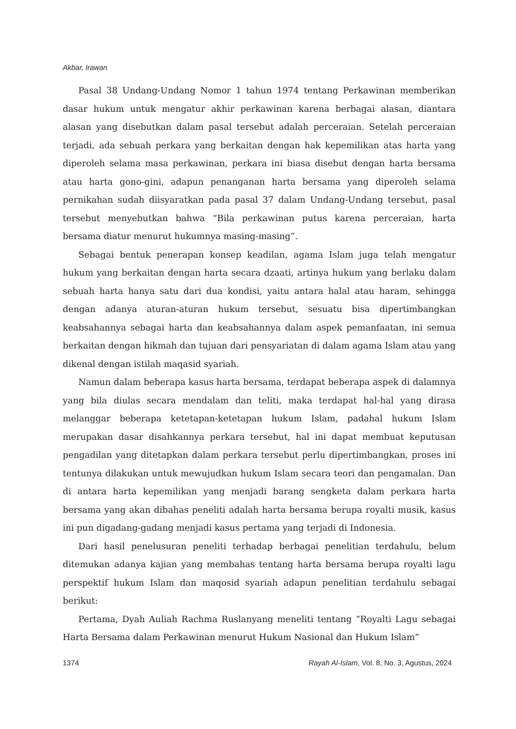Akbar, Irawan
Pasal 38 Undang-Undang Nomor 1 tahun 1974 tentang Perkawinan memberikan dasar hukum untuk mengatur akhir perkawinan karena berbagai alasan, diantara alasan yang disebutkan dalam pasal tersebut adalah perceraian. Setelah perceraian terjadi, ada sebuah perkara yang berkaitan dengan hak kepemilikan atas harta yang diperoleh selama masa perkawinan, perkara ini biasa disebut dengan harta bersama atau harta gono-gini, adapun penanganan harta bersama yang diperoleh selama pernikahan sudah diisyaratkan pada pasal 37 dalam Undang-Undang tersebut, pasal tersebut menyebutkan bahwa “Bila perkawinan putus karena perceraian, harta bersama diatur menurut hukumnya masing-masing”.
Sebagai bentuk penerapan konsep keadilan, agama Islam juga telah mengatur hukum yang berkaitan dengan harta secara dzaati, artinya hukum yang berlaku dalam sebuah harta hanya satu dari dua kondisi, yaitu antara halal atau haram, sehingga dengan adanya aturan-aturan hukum tersebut, sesuatu bisa dipertimbangkan keabsahannya sebagai harta dan keabsahannya dalam aspek pemanfaatan, ini semua berkaitan dengan hikmah dan tujuan dari pensyariatan di dalam agama Islam atau yang dikenal dengan istilah maqasid syariah.
Namun dalam beberapa kasus harta bersama, terdapat beberapa aspek di dalamnya yang bila diulas secara mendalam dan teliti, maka terdapat hal-hal yang dirasa melanggar beberapa ketetapan-ketetapan hukum Islam, padahal hukum Islam merupakan dasar disahkannya perkara tersebut, hal ini dapat membuat keputusan pengadilan yang ditetapkan dalam perkara tersebut perlu dipertimbangkan, proses ini tentunya dilakukan untuk mewujudkan hukum Islam secara teori dan pengamalan. Dan di antara harta kepemilikan yang menjadi barang sengketa dalam perkara harta bersama yang akan dibahas peneliti adalah harta bersama berupa royalti musik, kasus ini pun digadang-gadang menjadi kasus pertama yang terjadi di Indonesia.
Dari hasil penelusuran peneliti terhadap berbagai penelitian terdahulu, belum ditemukan adanya kajian yang membahas tentang harta bersama berupa royalti lagu perspektif hukum Islam dan maqosid syariah adapun penelitian terdahulu sebagai berikut:
Pertama, Dyah Auliah Rachma Ruslanyang meneliti tentang “Royalti Lagu sebagai Harta Bersama dalam Perkawinan menurut Hukum Nasional dan Hukum Islam”
1374 Rayah Al-Islam, Vol. 8, No. 3, Agustus, 2024